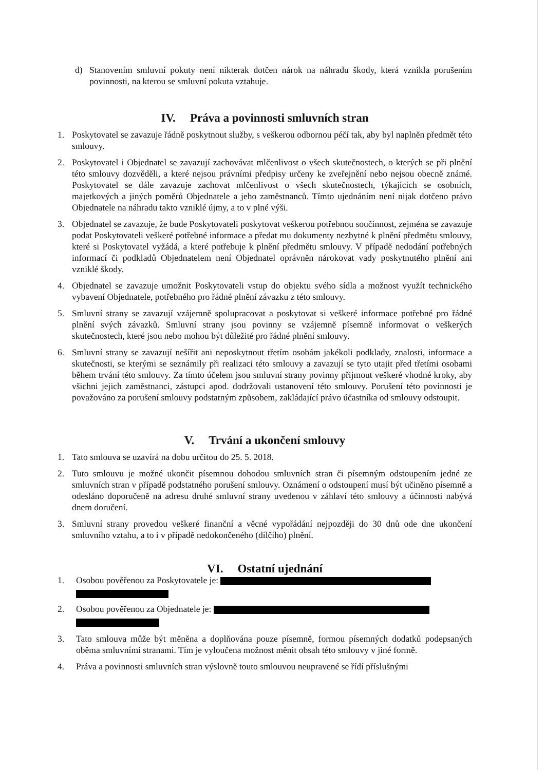d) Stanovením smluvní pokuty není nikterak dotčen nárok na náhradu škody, která vznikla porušením povinnosti, na kterou se smluvní pokuta vztahuje.
IV. Práva a povinnosti smluvních stran
1. Poskytovatel se zavazuje řádně poskytnout služby, s veškerou odbornou péčí tak, aby byl naplněn předmět této smlouvy.
2. Poskytovatel i Objednatel se zavazují zachovávat mlčenlivost o všech skutečnostech, o kterých se při plnění této smlouvy dozvěděli, a které nejsou právními předpisy určeny ke zveřejnění nebo nejsou obecně známé. Poskytovatel se dále zavazuje zachovat mlčenlivost o všech skutečnostech, týkajících se osobních, majetkových a jiných poměrů Objednatele a jeho zaměstnanců. Tímto ujednáním není nijak dotčeno právo Objednatele na náhradu takto vzniklé újmy, a to v plné výši.
3. Objednatel se zavazuje, že bude Poskytovateli poskytovat veškerou potřebnou součinnost, zejména se zavazuje podat Poskytovateli veškeré potřebné informace a předat mu dokumenty nezbytné k plnění předmětu smlouvy, které si Poskytovatel vyžádá, a které potřebuje k plnění předmětu smlouvy. V případě nedodání potřebných informací či podkladů Objednatelem není Objednatel oprávněn nárokovat vady poskytnutého plnění ani vzniklé škody.
4. Objednatel se zavazuje umožnit Poskytovateli vstup do objektu svého sídla a možnost využít technického vybavení Objednatele, potřebného pro řádné plnění závazku z této smlouvy.
5. Smluvní strany se zavazují vzájemně spolupracovat a poskytovat si veškeré informace potřebné pro řádné plnění svých závazků. Smluvní strany jsou povinny se vzájemně písemně informovat o veškerých skutečnostech, které jsou nebo mohou být důležité pro řádné plnění smlouvy.
6. Smluvní strany se zavazují nešířit ani neposkytnout třetím osobám jakékoli podklady, znalosti, informace a skutečnosti, se kterými se seznámily při realizaci této smlouvy a zavazují se tyto utajit před třetími osobami během trvání této smlouvy. Za tímto účelem jsou smluvní strany povinny přijmout veškeré vhodné kroky, aby všichni jejich zaměstnanci, zástupci apod. dodržovali ustanovení této smlouvy. Porušení této povinnosti je považováno za porušení smlouvy podstatným způsobem, zakládající právo účastníka od smlouvy odstoupit.
V. Trvání a ukončení smlouvy
1. Tato smlouva se uzavírá na dobu určitou do 25. 5. 2018.
2. Tuto smlouvu je možné ukončit písemnou dohodou smluvních stran či písemným odstoupením jedné ze smluvních stran v případě podstatného porušení smlouvy. Oznámení o odstoupení musí být učiněno písemně a odesláno doporučeně na adresu druhé smluvní strany uvedenou v záhlaví této smlouvy a účinnosti nabývá dnem doručení.
3. Smluvní strany provedou veškeré finanční a věcné vypořádání nejpozději do 30 dnů ode dne ukončení smluvního vztahu, a to i v případě nedokončeného (dílčího) plnění.
VI. Ostatní ujednání
1. Osobou pověřenou za Poskytovatele je:
2. Osobou pověřenou za Objednatele je:
3. Tato smlouva může být měněna a doplňována pouze písemně, formou písemných dodatků podepsaných oběma smluvními stranami. Tím je vyloučena možnost měnit obsah této smlouvy v jiné formě.
4. Práva a povinnosti smluvních stran výslovně touto smlouvou neupravené se řídí příslušnými